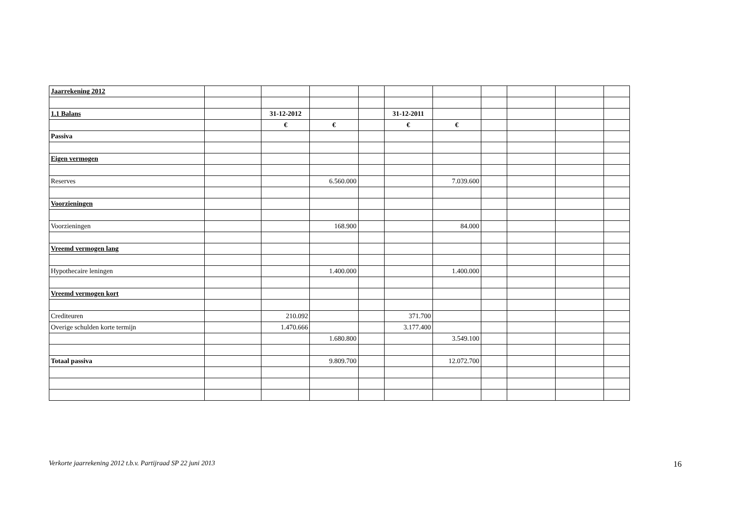| Jaarrekening 2012 | | | | | | | | | | |
| 1.1 Balans | | 31-12-2012 | | | 31-12-2011 | | | | | |
| | | € | € | | € | € | | | | |
| Passiva | | | | | | | | | | |
| Eigen vermogen | | | | | | | | | | |
| Reserves | | | 6.560.000 | | | 7.039.600 | | | | |
| Voorzieningen | | | | | | | | | | |
| Voorzieningen | | | 168.900 | | | 84.000 | | | | |
| Vreemd vermogen lang | | | | | | | | | | |
| Hypothecaire leningen | | | 1.400.000 | | | 1.400.000 | | | | |
| Vreemd vermogen kort | | | | | | | | | | |
| Crediteuren | | 210.092 | | | 371.700 | | | | | |
| Overige schulden korte termijn | | 1.470.666 | | | 3.177.400 | | | | | |
| | | | 1.680.800 | | | 3.549.100 | | | | |
| Totaal passiva | | | 9.809.700 | | | 12.072.700 | | | | |
Verkorte jaarrekening 2012 t.b.v. Partijraad SP 22 juni 2013 16